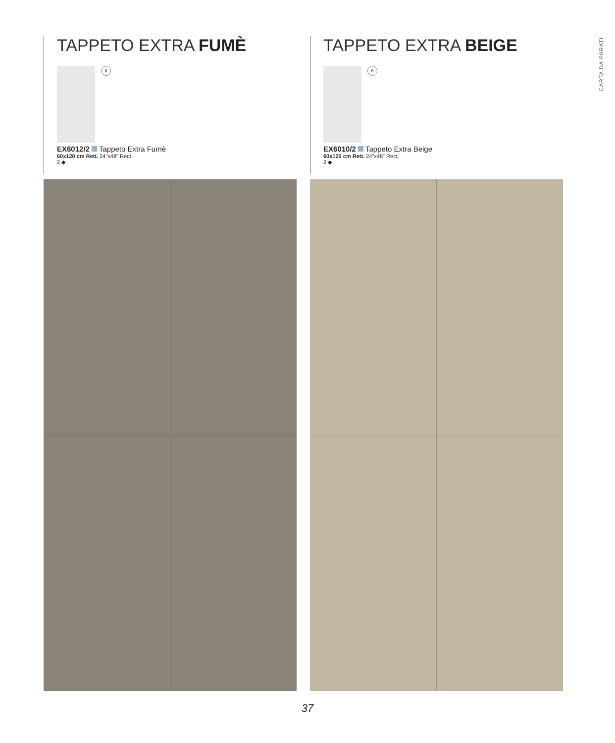CARTA DA PARATI
TAPPETO EXTRA FUMÈ
6
EX6012/2 Tappeto Extra Fumè
60x120 cm Rett. 24"x48" Rect.
2 ◆
TAPPETO EXTRA BEIGE
6
EX6010/2 Tappeto Extra Beige
60x120 cm Rett. 24"x48" Rect.
2 ◆
37